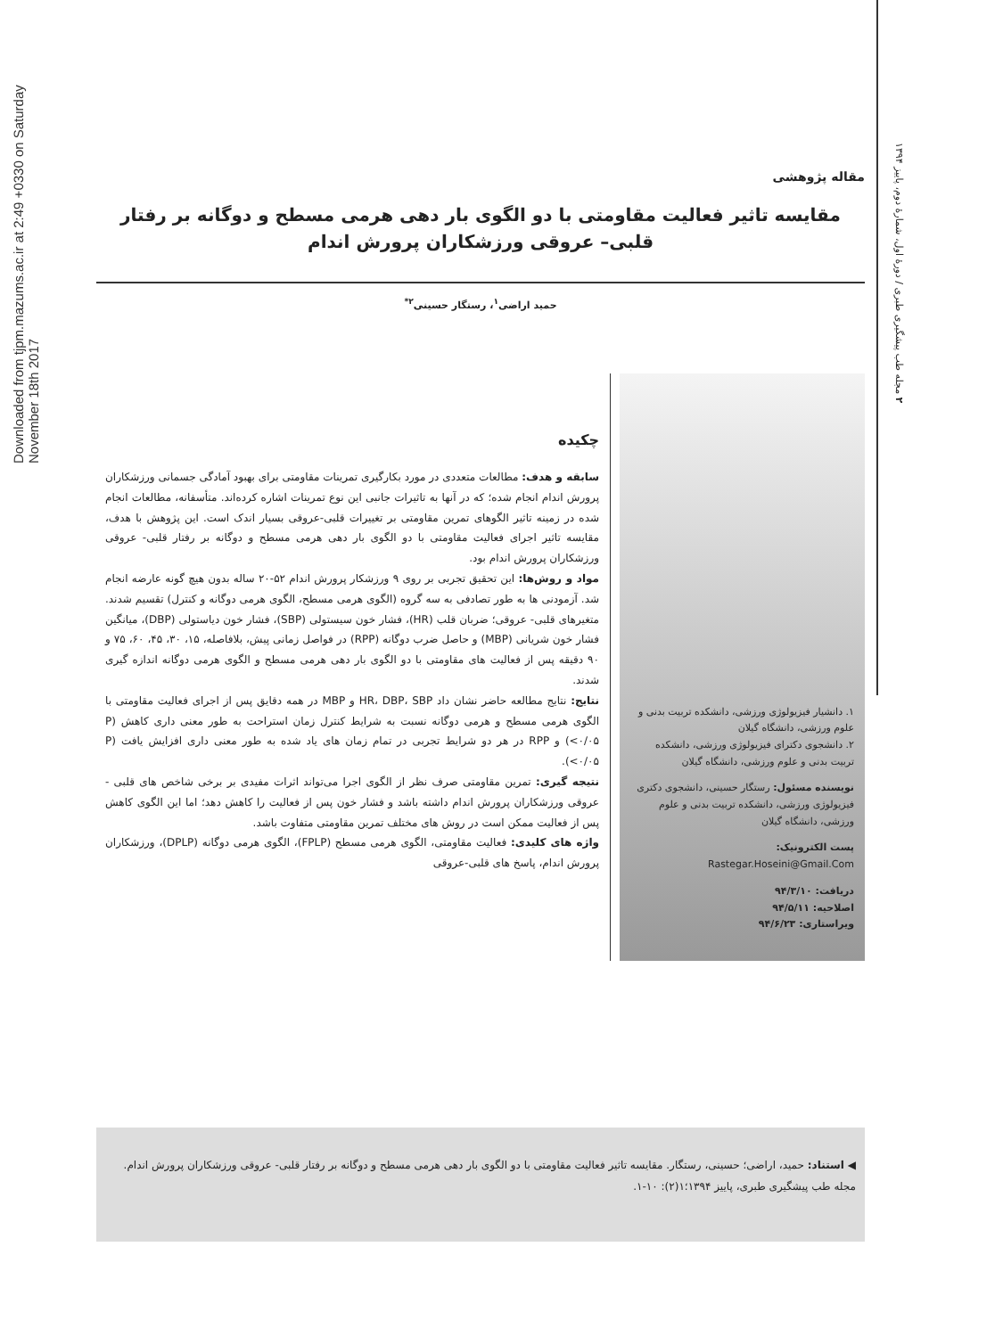Downloaded from tjpm.mazums.ac.ir at 2:49 +0330 on Saturday November 18th 2017
۲ مجله طب پیشگیری طبری / دورهٔ اول، شمارهٔ دوم، پاییز ۱۳۹۴
مقاله پژوهشی
مقایسه تاثیر فعالیت مقاومتی با دو الگوی بار دهی هرمی مسطح و دوگانه بر رفتار قلبی– عروقی ورزشکاران پرورش اندام
حمید اراضی<sup>۱</sup>، رستگار حسینی<sup>۲*</sup>
۱. دانشیار فیزیولوژی ورزشی، دانشکده تربیت بدنی و علوم ورزشی، دانشگاه گیلان
۲. دانشجوی دکترای فیزیولوژی ورزشی، دانشکده تربیت بدنی و علوم ورزشی، دانشگاه گیلان
نویسنده مسئول: رستگار حسینی، دانشجوی دکتری فیزیولوژی ورزشی، دانشکده تربیت بدنی و علوم ورزشی، دانشگاه گیلان
پست الکترونیک:
Rastegar.Hoseini@Gmail.Com
دریافت: ۹۴/۳/۱۰
اصلاحیه: ۹۴/۵/۱۱
ویراستاری: ۹۴/۶/۲۳
چکیده
سابقه و هدف: مطالعات متعددی در مورد بکارگیری تمرینات مقاومتی برای بهبود آمادگی جسمانی ورزشکاران پرورش اندام انجام شده؛ که در آنها به تاثیرات جانبی این نوع تمرینات اشاره کرده‌اند. متأسفانه، مطالعات انجام شده در زمینه تاثیر الگوهای تمرین مقاومتی بر تغییرات قلبی-عروقی بسیار اندک است. این پژوهش با هدف، مقایسه تاثیر اجرای فعالیت مقاومتی با دو الگوی بار دهی هرمی مسطح و دوگانه بر رفتار قلبی- عروقی ورزشکاران پرورش اندام بود.
مواد و روش‌ها: این تحقیق تجربی بر روی ۹ ورزشکار پرورش اندام ۵۲-۲۰ ساله بدون هیچ گونه عارضه انجام شد. آزمودنی ها به طور تصادفی به سه گروه (الگوی هرمی مسطح، الگوی هرمی دوگانه و کنترل) تقسیم شدند. متغیرهای قلبی- عروقی؛ ضربان قلب (HR)، فشار خون سیستولی (SBP)، فشار خون دیاستولی (DBP)، میانگین فشار خون شریانی (MBP) و حاصل ضرب دوگانه (RPP) در فواصل زمانی پیش، بلافاصله، ۱۵، ۳۰، ۴۵، ۶۰، ۷۵ و ۹۰ دقیقه پس از فعالیت های مقاومتی با دو الگوی بار دهی هرمی مسطح و الگوی هرمی دوگانه اندازه گیری شدند.
نتایج: نتایج مطالعه حاضر نشان داد HR، DBP، SBP و MBP در همه دقایق پس از اجرای فعالیت مقاومتی با الگوی هرمی مسطح و هرمی دوگانه نسبت به شرایط کنترل زمان استراحت به طور معنی داری کاهش (P <۰/۰۵) و RPP در هر دو شرایط تجربی در تمام زمان های یاد شده به طور معنی داری افزایش یافت (P <۰/۰۵).
نتیجه گیری: تمرین مقاومتی صرف نظر از الگوی اجرا می‌تواند اثرات مفیدی بر برخی شاخص های قلبی - عروقی ورزشکاران پرورش اندام داشته باشد و فشار خون پس از فعالیت را کاهش دهد؛ اما این الگوی کاهش پس از فعالیت ممکن است در روش های مختلف تمرین مقاومتی متفاوت باشد.
واژه های کلیدی: فعالیت مقاومتی، الگوی هرمی مسطح (FPLP)، الگوی هرمی دوگانه (DPLP)، ورزشکاران پرورش اندام، پاسخ های قلبی-عروقی
◀ استناد: حمید، اراضی؛ حسینی، رستگار. مقایسه تاثیر فعالیت مقاومتی با دو الگوی بار دهی هرمی مسطح و دوگانه بر رفتار قلبی- عروقی ورزشکاران پرورش اندام. مجله طب پیشگیری طبری، پاییز ۱۳۹۴؛۱(۲): ۱۰-۱.